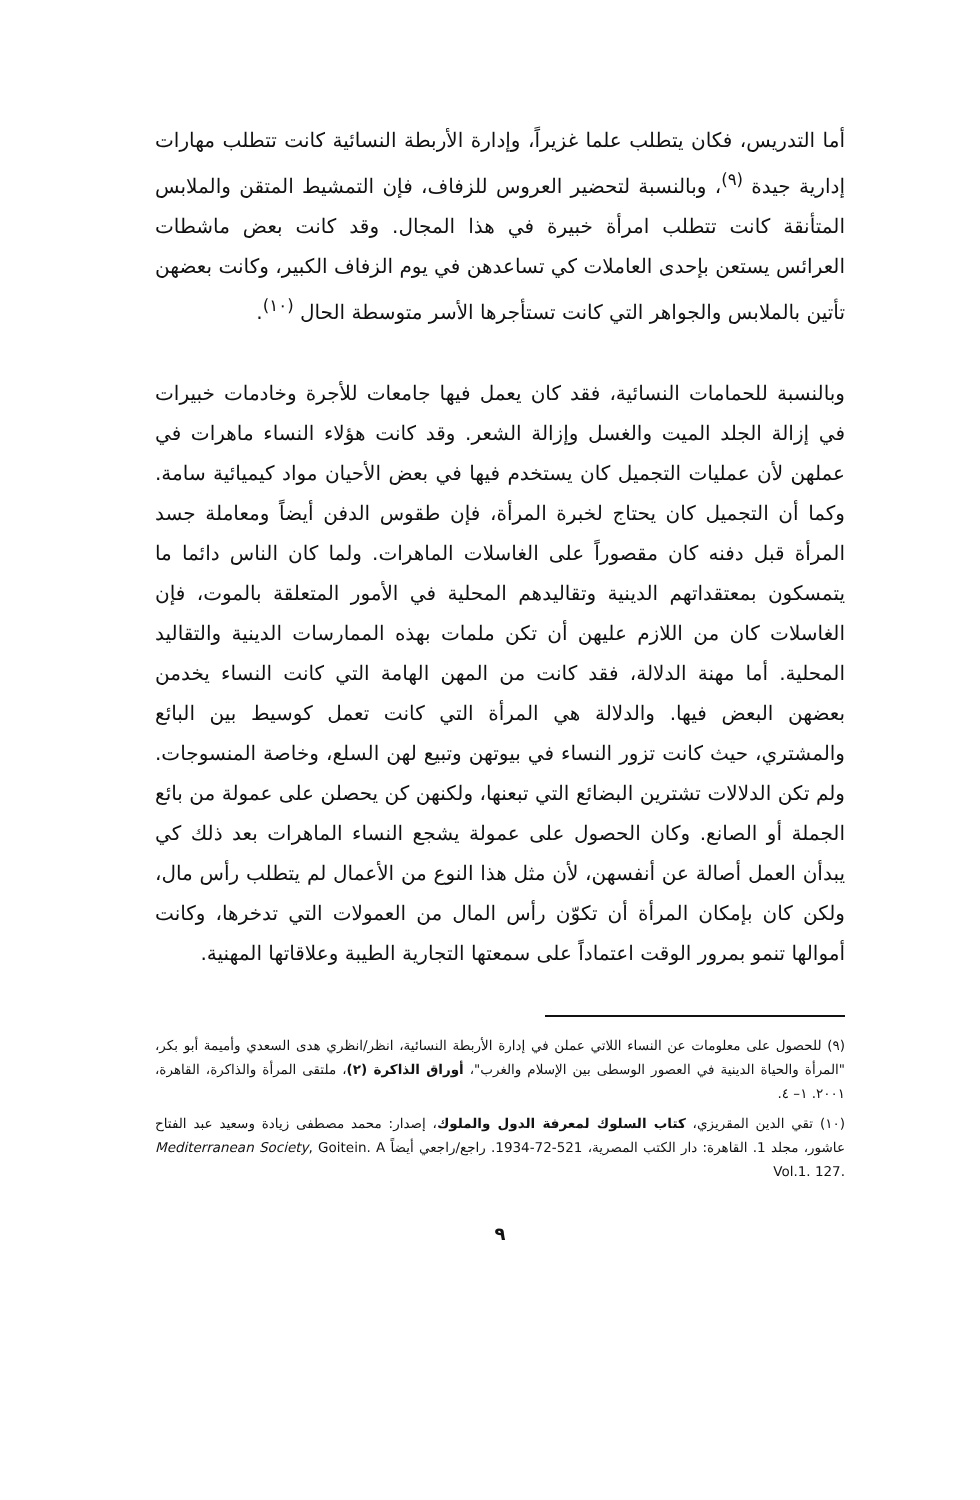أما التدريس، فكان يتطلب علما غزيراً، وإدارة الأربطة النسائية كانت تتطلب مهارات إدارية جيدة <sup>(٩)</sup>، وبالنسبة لتحضير العروس للزفاف، فإن التمشيط المتقن والملابس المتأنقة كانت تتطلب امرأة خبيرة في هذا المجال. وقد كانت بعض ماشطات العرائس يستعن بإحدى العاملات كي تساعدهن في يوم الزفاف الكبير، وكانت بعضهن تأتين بالملابس والجواهر التي كانت تستأجرها الأسر متوسطة الحال <sup>(١٠)</sup>.
وبالنسبة للحمامات النسائية، فقد كان يعمل فيها جامعات للأجرة وخادمات خبيرات في إزالة الجلد الميت والغسل وإزالة الشعر. وقد كانت هؤلاء النساء ماهرات في عملهن لأن عمليات التجميل كان يستخدم فيها في بعض الأحيان مواد كيميائية سامة. وكما أن التجميل كان يحتاج لخبرة المرأة، فإن طقوس الدفن أيضاً ومعاملة جسد المرأة قبل دفنه كان مقصوراً على الغاسلات الماهرات. ولما كان الناس دائما ما يتمسكون بمعتقداتهم الدينية وتقاليدهم المحلية في الأمور المتعلقة بالموت، فإن الغاسلات كان من اللازم عليهن أن تكن ملمات بهذه الممارسات الدينية والتقاليد المحلية. أما مهنة الدلالة، فقد كانت من المهن الهامة التي كانت النساء يخدمن بعضهن البعض فيها. والدلالة هي المرأة التي كانت تعمل كوسيط بين البائع والمشتري، حيث كانت تزور النساء في بيوتهن وتبيع لهن السلع، وخاصة المنسوجات. ولم تكن الدلالات تشترين البضائع التي تبعنها، ولكنهن كن يحصلن على عمولة من بائع الجملة أو الصانع. وكان الحصول على عمولة يشجع النساء الماهرات بعد ذلك كي يبدأن العمل أصالة عن أنفسهن، لأن مثل هذا النوع من الأعمال لم يتطلب رأس مال، ولكن كان بإمكان المرأة أن تكوّن رأس المال من العمولات التي تدخرها، وكانت أموالها تنمو بمرور الوقت اعتماداً على سمعتها التجارية الطيبة وعلاقاتها المهنية.
(٩) للحصول على معلومات عن النساء اللاتي عملن في إدارة الأربطة النسائية، انظر/انظري هدى السعدي وأميمة أبو بكر، "المرأة والحياة الدينية في العصور الوسطى بين الإسلام والغرب"، أوراق الذاكرة (٢)، ملتقى المرأة والذاكرة، القاهرة، ٢٠٠١. ١– ٤.
(١٠) تقي الدين المقريزي، كتاب السلوك لمعرفة الدول والملوك، إصدار: محمد مصطفى زيادة وسعيد عبد الفتاح عاشور، مجلد 1. القاهرة: دار الكتب المصرية، 521-72-1934. راجع/راجعي أيضاً Goitein. A Mediterranean Society, Vol.1. 127.
٩